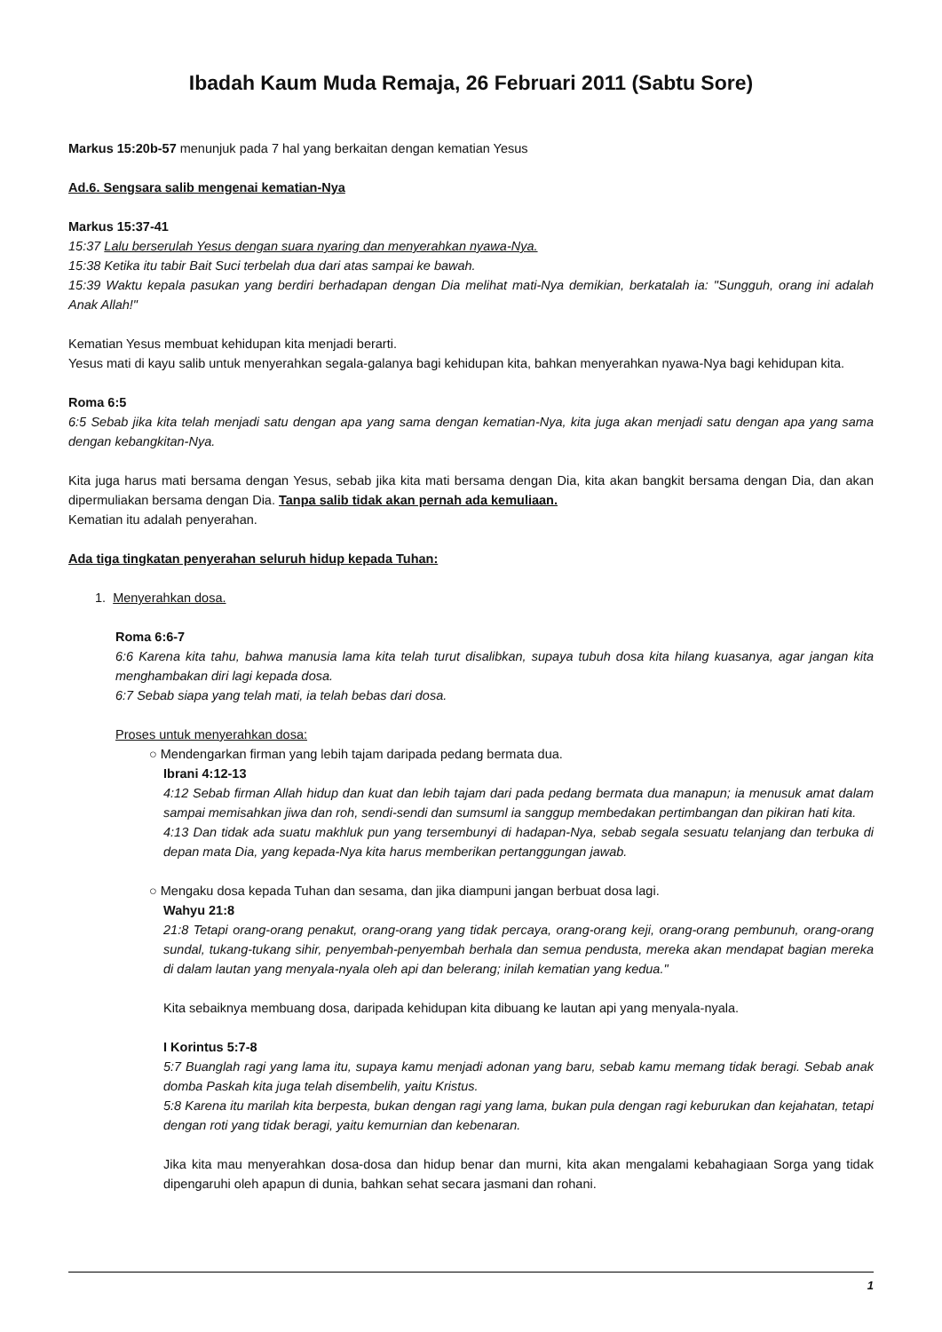Ibadah Kaum Muda Remaja, 26 Februari 2011 (Sabtu Sore)
Markus 15:20b-57 menunjuk pada 7 hal yang berkaitan dengan kematian Yesus
Ad.6. Sengsara salib mengenai kematian-Nya
Markus 15:37-41
15:37 Lalu berserulah Yesus dengan suara nyaring dan menyerahkan nyawa-Nya.
15:38 Ketika itu tabir Bait Suci terbelah dua dari atas sampai ke bawah.
15:39 Waktu kepala pasukan yang berdiri berhadapan dengan Dia melihat mati-Nya demikian, berkatalah ia: "Sungguh, orang ini adalah Anak Allah!"
Kematian Yesus membuat kehidupan kita menjadi berarti.
Yesus mati di kayu salib untuk menyerahkan segala-galanya bagi kehidupan kita, bahkan menyerahkan nyawa-Nya bagi kehidupan kita.
Roma 6:5
6:5 Sebab jika kita telah menjadi satu dengan apa yang sama dengan kematian-Nya, kita juga akan menjadi satu dengan apa yang sama dengan kebangkitan-Nya.
Kita juga harus mati bersama dengan Yesus, sebab jika kita mati bersama dengan Dia, kita akan bangkit bersama dengan Dia, dan akan dipermuliakan bersama dengan Dia. Tanpa salib tidak akan pernah ada kemuliaan.
Kematian itu adalah penyerahan.
Ada tiga tingkatan penyerahan seluruh hidup kepada Tuhan:
1. Menyerahkan dosa.
Roma 6:6-7
6:6 Karena kita tahu, bahwa manusia lama kita telah turut disalibkan, supaya tubuh dosa kita hilang kuasanya, agar jangan kita menghambakan diri lagi kepada dosa.
6:7 Sebab siapa yang telah mati, ia telah bebas dari dosa.
Proses untuk menyerahkan dosa:
○ Mendengarkan firman yang lebih tajam daripada pedang bermata dua.
Ibrani 4:12-13
4:12 Sebab firman Allah hidup dan kuat dan lebih tajam dari pada pedang bermata dua manapun; ia menusuk amat dalam sampai memisahkan jiwa dan roh, sendi-sendi dan sumsuml ia sanggup membedakan pertimbangan dan pikiran hati kita.
4:13 Dan tidak ada suatu makhluk pun yang tersembunyi di hadapan-Nya, sebab segala sesuatu telanjang dan terbuka di depan mata Dia, yang kepada-Nya kita harus memberikan pertanggungan jawab.
○ Mengaku dosa kepada Tuhan dan sesama, dan jika diampuni jangan berbuat dosa lagi.
Wahyu 21:8
21:8 Tetapi orang-orang penakut, orang-orang yang tidak percaya, orang-orang keji, orang-orang pembunuh, orang-orang sundal, tukang-tukang sihir, penyembah-penyembah berhala dan semua pendusta, mereka akan mendapat bagian mereka di dalam lautan yang menyala-nyala oleh api dan belerang; inilah kematian yang kedua."
Kita sebaiknya membuang dosa, daripada kehidupan kita dibuang ke lautan api yang menyala-nyala.
I Korintus 5:7-8
5:7 Buanglah ragi yang lama itu, supaya kamu menjadi adonan yang baru, sebab kamu memang tidak beragi. Sebab anak domba Paskah kita juga telah disembelih, yaitu Kristus.
5:8 Karena itu marilah kita berpesta, bukan dengan ragi yang lama, bukan pula dengan ragi keburukan dan kejahatan, tetapi dengan roti yang tidak beragi, yaitu kemurnian dan kebenaran.
Jika kita mau menyerahkan dosa-dosa dan hidup benar dan murni, kita akan mengalami kebahagiaan Sorga yang tidak dipengaruhi oleh apapun di dunia, bahkan sehat secara jasmani dan rohani.
1